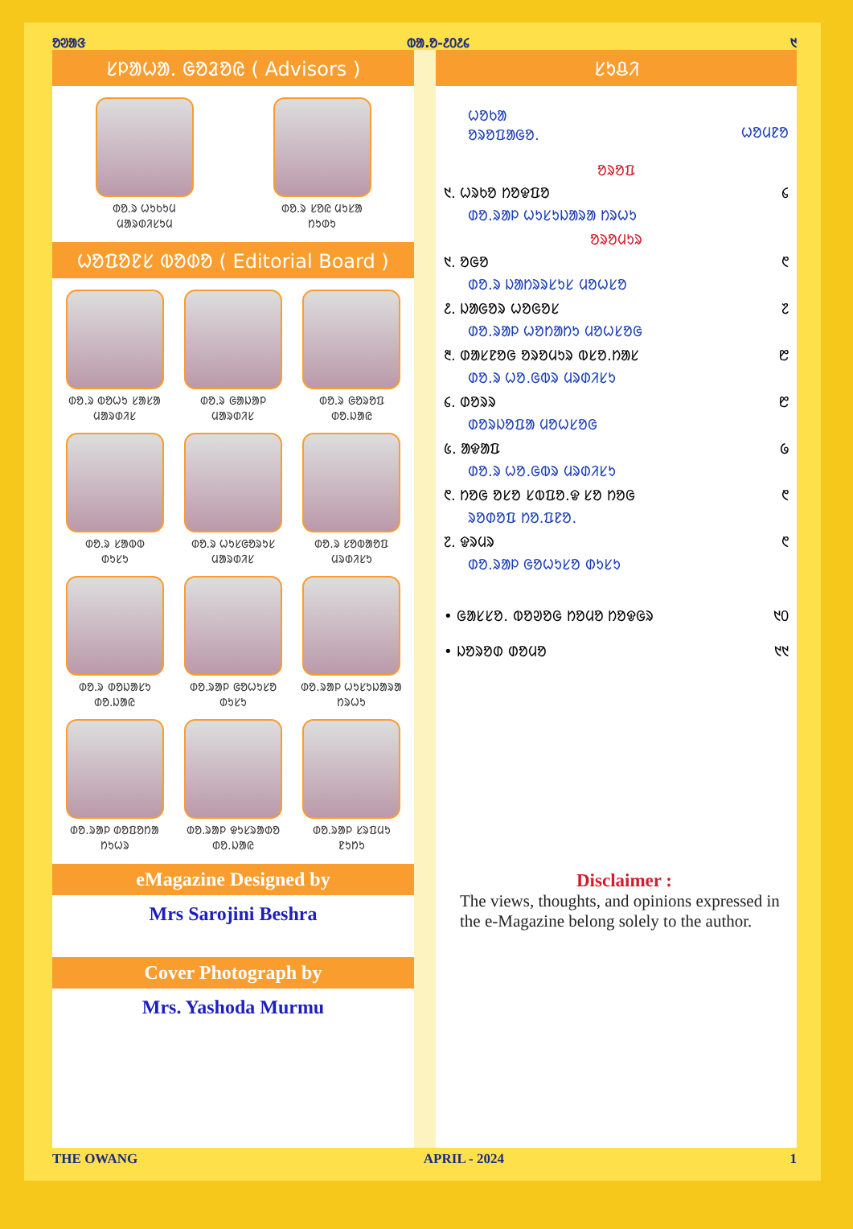ᱚᱣᱟᱝ ᱵᱟ.ᱚ-᱒᱐᱒᱔ ᱑
ᱥᱞᱟᱦᱟ. ᱜᱚᱲᱚᱭ ( Advisors )
ᱰᱚ.ᱨ ᱦᱩᱠᱩᱢ
ᱢᱟᱨᱰᱤᱥᱩᱢ
ᱰᱚ.ᱨ ᱥᱚᱭ ᱢᱩᱥᱟ
ᱴᱩᱰᱩ
ᱦᱚᱯᱚᱱᱥ ᱵᱚᱰᱚ ( Editorial Board )
ᱰᱚ.ᱨ ᱵᱚᱦᱩ ᱥᱟᱥᱟ
ᱢᱟᱨᱰᱤᱥ
ᱰᱚ.ᱨ ᱜᱟᱡᱟᱞ
ᱢᱟᱨᱰᱤᱥ
ᱰᱚ.ᱨ ᱜᱚᱨᱚᱯ
ᱰᱚ.ᱡᱟᱭ
ᱰᱚ.ᱨ ᱥᱟᱵᱵ
ᱰᱩᱥᱩ
ᱰᱚ.ᱨ ᱦᱩᱥᱜᱚᱨᱩᱥ
ᱢᱟᱨᱰᱤᱥ
ᱰᱚ.ᱨ ᱥᱚᱵᱟᱚᱯ
ᱢᱨᱰᱤᱥᱩ
ᱰᱚ.ᱨ ᱰᱚᱡᱟᱥᱩ
ᱰᱚ.ᱡᱟᱭ
ᱰᱚ.ᱨᱟᱞ ᱜᱚᱦᱩᱥᱚ
ᱰᱩᱥᱩ
ᱰᱚ.ᱨᱟᱞ ᱦᱩᱥᱩᱡᱟᱨᱟ
ᱴᱨᱦᱩ
ᱰᱚ.ᱨᱟᱞ ᱰᱚᱯᱚᱴᱟ
ᱴᱩᱦᱨ
ᱰᱚ.ᱨᱟᱞ ᱫᱩᱥᱨᱟᱰᱚ
ᱰᱚ.ᱡᱟᱭ
ᱰᱚ.ᱨᱟᱞ ᱥᱨᱯᱢᱩ
ᱱᱩᱴᱩ
eMagazine Designed by
Mrs Sarojini Beshra
Cover Photograph by
Mrs. Yashoda Murmu
ᱥᱩᱪᱤ
ᱦᱚᱠᱟ
ᱚᱨᱚᱯᱟᱜᱚ.
ᱦᱚᱢᱱᱚ
ᱚᱨᱚᱯ
᱑. ᱦᱨᱠᱚ ᱴᱚᱫᱯᱚ ᱔
ᱰᱚ.ᱨᱟᱞ ᱦᱩᱥᱩᱡᱟᱨᱟ ᱴᱨᱦᱩ
ᱚᱨᱚᱢᱩᱨ
᱑. ᱚᱜᱚ ᱖
ᱰᱚ.ᱨ ᱡᱟᱴᱨᱨᱥᱩᱥ ᱢᱚᱦᱥᱚ
᱒. ᱡᱟᱜᱚᱨ ᱦᱚᱜᱚᱥ ᱗
ᱰᱚ.ᱨᱟᱞ ᱦᱚᱴᱟᱴᱩ ᱢᱚᱦᱥᱚᱜ
᱓. ᱰᱟᱥᱱᱚᱜ ᱚᱨᱚᱢᱩᱨ ᱵᱥᱚ.ᱴᱟᱥ ᱘
ᱰᱚ.ᱨ ᱦᱚ.ᱜᱵᱨ ᱢᱨᱰᱤᱥᱩ
᱔. ᱰᱚᱨᱨ ᱘
ᱰᱚᱨᱡᱚᱯᱟ ᱢᱚᱦᱥᱚᱜ
᱕. ᱟᱫᱟᱯ ᱙
ᱰᱚ.ᱨ ᱦᱚ.ᱜᱵᱨ ᱢᱨᱰᱤᱥᱩ
᱖. ᱴᱚᱜ ᱚᱥᱚ ᱥᱵᱯᱚ.ᱫ ᱥᱚ ᱴᱚᱜ ᱖
ᱨᱚᱰᱚᱯ ᱴᱚ.ᱯᱱᱚ.
᱗. ᱫᱨᱢᱨ ᱖
ᱰᱚ.ᱨᱟᱞ ᱜᱚᱦᱩᱥᱚ ᱰᱩᱥᱩ
• ᱜᱟᱥᱥᱚ. ᱵᱚᱣᱚᱜ ᱴᱚᱢᱚ ᱴᱚᱫᱜᱨ ᱑᱐
• ᱡᱚᱨᱚᱰ ᱰᱚᱢᱚ ᱑᱑
Disclaimer :
The views, thoughts, and opinions expressed in the e-Magazine belong solely to the author.
THE OWANG APRIL - 2024 1